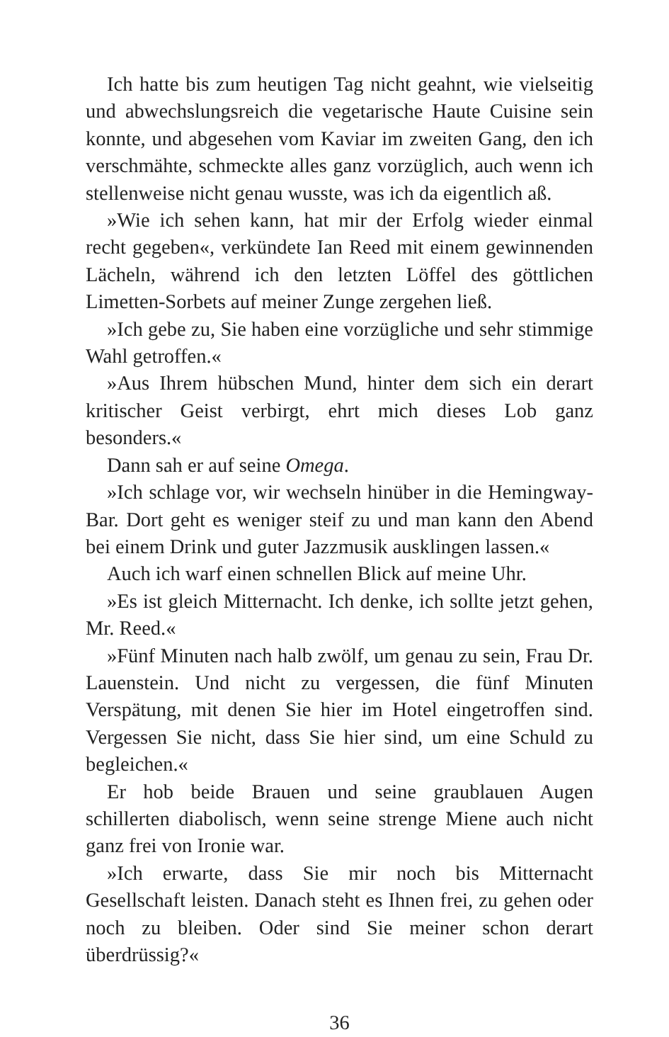Ich hatte bis zum heutigen Tag nicht geahnt, wie vielseitig und abwechslungsreich die vegetarische Haute Cuisine sein konnte, und abgesehen vom Kaviar im zweiten Gang, den ich verschmähte, schmeckte alles ganz vorzüglich, auch wenn ich stellenweise nicht genau wusste, was ich da eigentlich aß.
»Wie ich sehen kann, hat mir der Erfolg wieder einmal recht gegeben«, verkündete Ian Reed mit einem gewinnenden Lächeln, während ich den letzten Löffel des göttlichen Limetten-Sorbets auf meiner Zunge zergehen ließ.
»Ich gebe zu, Sie haben eine vorzügliche und sehr stimmige Wahl getroffen.«
»Aus Ihrem hübschen Mund, hinter dem sich ein derart kritischer Geist verbirgt, ehrt mich dieses Lob ganz besonders.«
Dann sah er auf seine Omega.
»Ich schlage vor, wir wechseln hinüber in die Hemingway-Bar. Dort geht es weniger steif zu und man kann den Abend bei einem Drink und guter Jazzmusik ausklingen lassen.«
Auch ich warf einen schnellen Blick auf meine Uhr.
»Es ist gleich Mitternacht. Ich denke, ich sollte jetzt gehen, Mr. Reed.«
»Fünf Minuten nach halb zwölf, um genau zu sein, Frau Dr. Lauenstein. Und nicht zu vergessen, die fünf Minuten Verspätung, mit denen Sie hier im Hotel eingetroffen sind. Vergessen Sie nicht, dass Sie hier sind, um eine Schuld zu begleichen.«
Er hob beide Brauen und seine graublauen Augen schillerten diabolisch, wenn seine strenge Miene auch nicht ganz frei von Ironie war.
»Ich erwarte, dass Sie mir noch bis Mitternacht Gesellschaft leisten. Danach steht es Ihnen frei, zu gehen oder noch zu bleiben. Oder sind Sie meiner schon derart überdrüssig?«
36